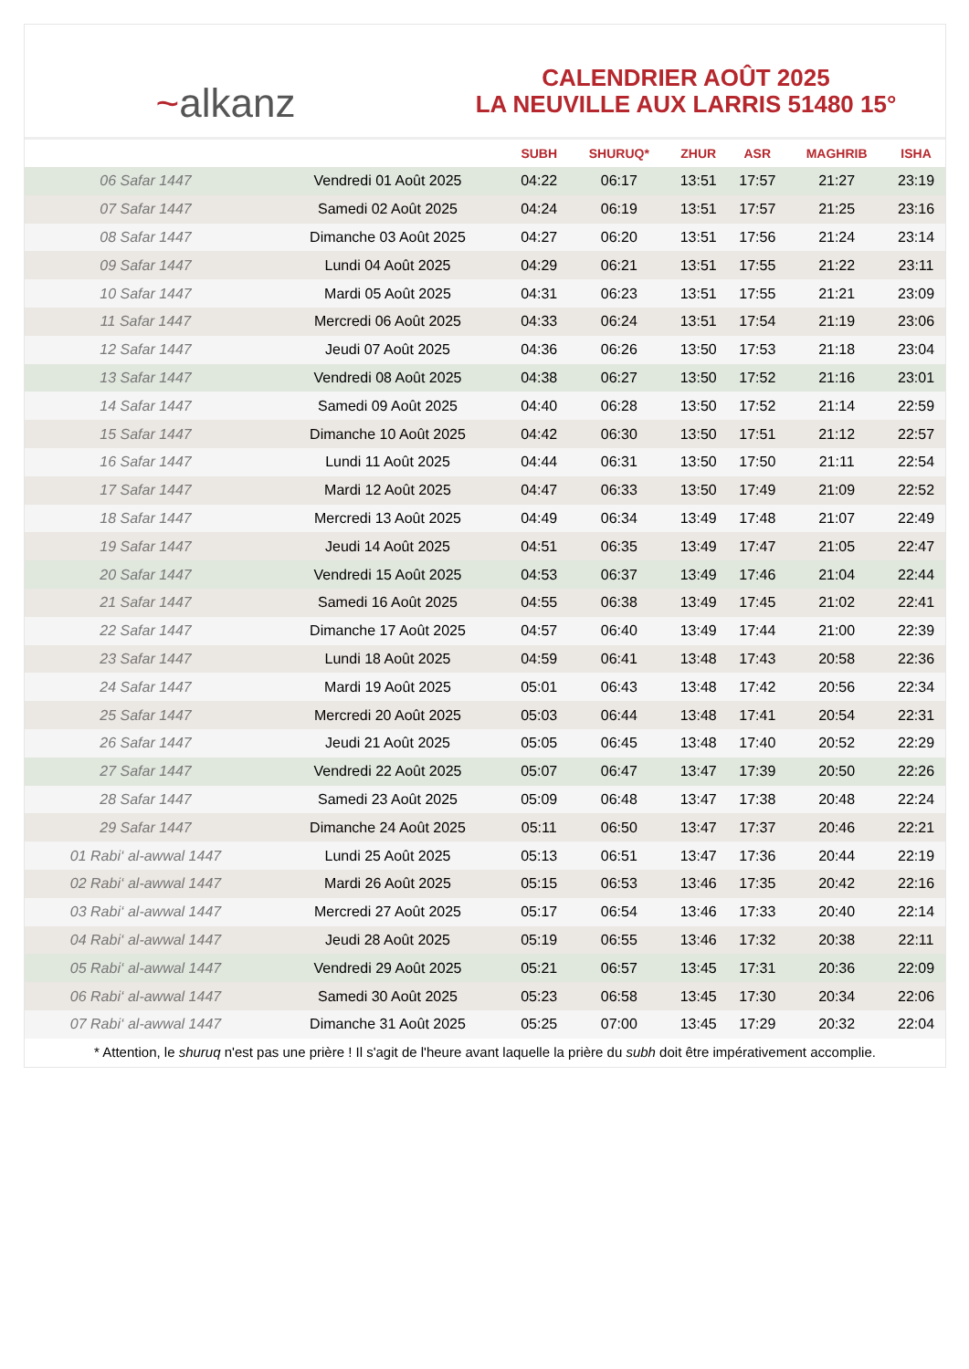~alkanz
CALENDRIER AOÛT 2025
LA NEUVILLE AUX LARRIS 51480 15°
| | | SUBH | SHURUQ* | ZHUR | ASR | MAGHRIB | ISHA |
| --- | --- | --- | --- | --- | --- | --- | --- |
| 06 Safar 1447 | Vendredi 01 Août 2025 | 04:22 | 06:17 | 13:51 | 17:57 | 21:27 | 23:19 |
| 07 Safar 1447 | Samedi 02 Août 2025 | 04:24 | 06:19 | 13:51 | 17:57 | 21:25 | 23:16 |
| 08 Safar 1447 | Dimanche 03 Août 2025 | 04:27 | 06:20 | 13:51 | 17:56 | 21:24 | 23:14 |
| 09 Safar 1447 | Lundi 04 Août 2025 | 04:29 | 06:21 | 13:51 | 17:55 | 21:22 | 23:11 |
| 10 Safar 1447 | Mardi 05 Août 2025 | 04:31 | 06:23 | 13:51 | 17:55 | 21:21 | 23:09 |
| 11 Safar 1447 | Mercredi 06 Août 2025 | 04:33 | 06:24 | 13:51 | 17:54 | 21:19 | 23:06 |
| 12 Safar 1447 | Jeudi 07 Août 2025 | 04:36 | 06:26 | 13:50 | 17:53 | 21:18 | 23:04 |
| 13 Safar 1447 | Vendredi 08 Août 2025 | 04:38 | 06:27 | 13:50 | 17:52 | 21:16 | 23:01 |
| 14 Safar 1447 | Samedi 09 Août 2025 | 04:40 | 06:28 | 13:50 | 17:52 | 21:14 | 22:59 |
| 15 Safar 1447 | Dimanche 10 Août 2025 | 04:42 | 06:30 | 13:50 | 17:51 | 21:12 | 22:57 |
| 16 Safar 1447 | Lundi 11 Août 2025 | 04:44 | 06:31 | 13:50 | 17:50 | 21:11 | 22:54 |
| 17 Safar 1447 | Mardi 12 Août 2025 | 04:47 | 06:33 | 13:50 | 17:49 | 21:09 | 22:52 |
| 18 Safar 1447 | Mercredi 13 Août 2025 | 04:49 | 06:34 | 13:49 | 17:48 | 21:07 | 22:49 |
| 19 Safar 1447 | Jeudi 14 Août 2025 | 04:51 | 06:35 | 13:49 | 17:47 | 21:05 | 22:47 |
| 20 Safar 1447 | Vendredi 15 Août 2025 | 04:53 | 06:37 | 13:49 | 17:46 | 21:04 | 22:44 |
| 21 Safar 1447 | Samedi 16 Août 2025 | 04:55 | 06:38 | 13:49 | 17:45 | 21:02 | 22:41 |
| 22 Safar 1447 | Dimanche 17 Août 2025 | 04:57 | 06:40 | 13:49 | 17:44 | 21:00 | 22:39 |
| 23 Safar 1447 | Lundi 18 Août 2025 | 04:59 | 06:41 | 13:48 | 17:43 | 20:58 | 22:36 |
| 24 Safar 1447 | Mardi 19 Août 2025 | 05:01 | 06:43 | 13:48 | 17:42 | 20:56 | 22:34 |
| 25 Safar 1447 | Mercredi 20 Août 2025 | 05:03 | 06:44 | 13:48 | 17:41 | 20:54 | 22:31 |
| 26 Safar 1447 | Jeudi 21 Août 2025 | 05:05 | 06:45 | 13:48 | 17:40 | 20:52 | 22:29 |
| 27 Safar 1447 | Vendredi 22 Août 2025 | 05:07 | 06:47 | 13:47 | 17:39 | 20:50 | 22:26 |
| 28 Safar 1447 | Samedi 23 Août 2025 | 05:09 | 06:48 | 13:47 | 17:38 | 20:48 | 22:24 |
| 29 Safar 1447 | Dimanche 24 Août 2025 | 05:11 | 06:50 | 13:47 | 17:37 | 20:46 | 22:21 |
| 01 Rabi‘ al-awwal 1447 | Lundi 25 Août 2025 | 05:13 | 06:51 | 13:47 | 17:36 | 20:44 | 22:19 |
| 02 Rabi‘ al-awwal 1447 | Mardi 26 Août 2025 | 05:15 | 06:53 | 13:46 | 17:35 | 20:42 | 22:16 |
| 03 Rabi‘ al-awwal 1447 | Mercredi 27 Août 2025 | 05:17 | 06:54 | 13:46 | 17:33 | 20:40 | 22:14 |
| 04 Rabi‘ al-awwal 1447 | Jeudi 28 Août 2025 | 05:19 | 06:55 | 13:46 | 17:32 | 20:38 | 22:11 |
| 05 Rabi‘ al-awwal 1447 | Vendredi 29 Août 2025 | 05:21 | 06:57 | 13:45 | 17:31 | 20:36 | 22:09 |
| 06 Rabi‘ al-awwal 1447 | Samedi 30 Août 2025 | 05:23 | 06:58 | 13:45 | 17:30 | 20:34 | 22:06 |
| 07 Rabi‘ al-awwal 1447 | Dimanche 31 Août 2025 | 05:25 | 07:00 | 13:45 | 17:29 | 20:32 | 22:04 |
* Attention, le shuruq n'est pas une prière ! Il s'agit de l'heure avant laquelle la prière du subh doit être impérativement accomplie.